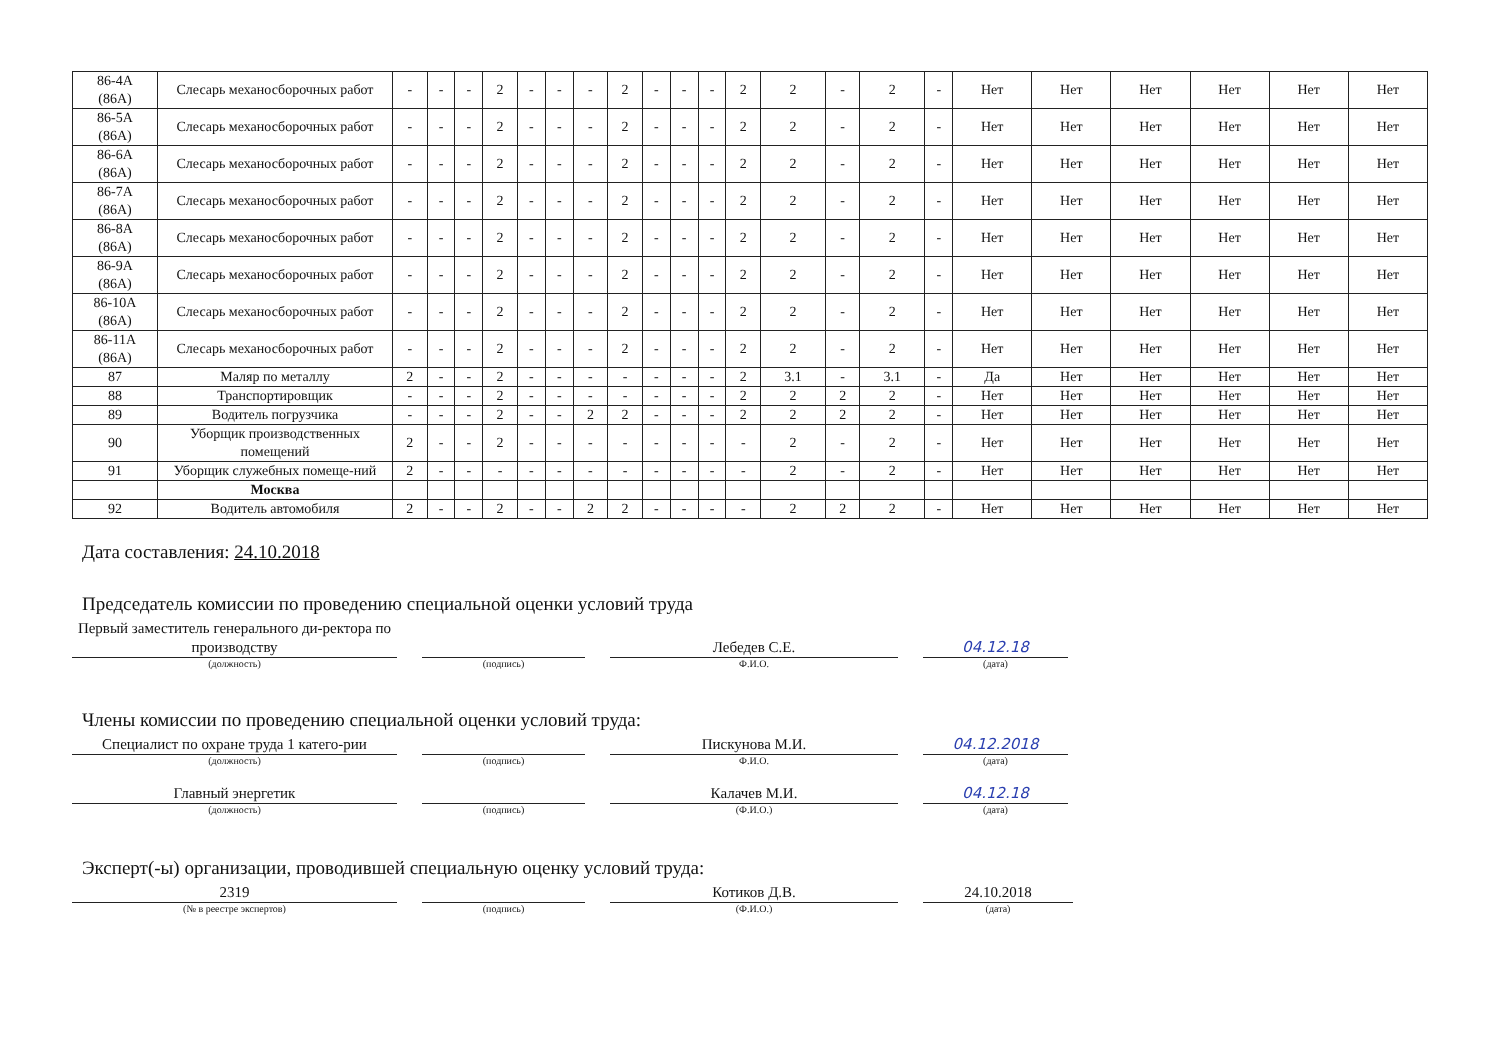| 86-4А (86А) | Слесарь механосборочных работ | - | - | - | 2 | - | - | - | 2 | - | - | - | 2 | 2 | - | 2 | - | Нет | Нет | Нет | Нет | Нет | Нет |
| 86-5А (86А) | Слесарь механосборочных работ | - | - | - | 2 | - | - | - | 2 | - | - | - | 2 | 2 | - | 2 | - | Нет | Нет | Нет | Нет | Нет | Нет |
| 86-6А (86А) | Слесарь механосборочных работ | - | - | - | 2 | - | - | - | 2 | - | - | - | 2 | 2 | - | 2 | - | Нет | Нет | Нет | Нет | Нет | Нет |
| 86-7А (86А) | Слесарь механосборочных работ | - | - | - | 2 | - | - | - | 2 | - | - | - | 2 | 2 | - | 2 | - | Нет | Нет | Нет | Нет | Нет | Нет |
| 86-8А (86А) | Слесарь механосборочных работ | - | - | - | 2 | - | - | - | 2 | - | - | - | 2 | 2 | - | 2 | - | Нет | Нет | Нет | Нет | Нет | Нет |
| 86-9А (86А) | Слесарь механосборочных работ | - | - | - | 2 | - | - | - | 2 | - | - | - | 2 | 2 | - | 2 | - | Нет | Нет | Нет | Нет | Нет | Нет |
| 86-10А (86А) | Слесарь механосборочных работ | - | - | - | 2 | - | - | - | 2 | - | - | - | 2 | 2 | - | 2 | - | Нет | Нет | Нет | Нет | Нет | Нет |
| 86-11А (86А) | Слесарь механосборочных работ | - | - | - | 2 | - | - | - | 2 | - | - | - | 2 | 2 | - | 2 | - | Нет | Нет | Нет | Нет | Нет | Нет |
| 87 | Маляр по металлу | 2 | - | - | 2 | - | - | - | - | - | - | - | 2 | 3.1 | - | 3.1 | - | Да | Нет | Нет | Нет | Нет | Нет |
| 88 | Транспортировщик | - | - | - | 2 | - | - | - | - | - | - | - | 2 | 2 | 2 | 2 | - | Нет | Нет | Нет | Нет | Нет | Нет |
| 89 | Водитель погрузчика | - | - | - | 2 | - | - | 2 | 2 | - | - | - | 2 | 2 | 2 | 2 | - | Нет | Нет | Нет | Нет | Нет | Нет |
| 90 | Уборщик производственных помещений | 2 | - | - | 2 | - | - | - | - | - | - | - | - | 2 | - | 2 | - | Нет | Нет | Нет | Нет | Нет | Нет |
| 91 | Уборщик служебных помеще-ний | 2 | - | - | - | - | - | - | - | - | - | - | - | 2 | - | 2 | - | Нет | Нет | Нет | Нет | Нет | Нет |
| | Москва | | | | | | | | | | | | | | | | | | | | | | |
| 92 | Водитель автомобиля | 2 | - | - | 2 | - | - | 2 | 2 | - | - | - | - | 2 | 2 | 2 | - | Нет | Нет | Нет | Нет | Нет | Нет |
Дата составления: 24.10.2018
Председатель комиссии по проведению специальной оценки условий труда
Первый заместитель генерального ди-ректора по производству
Лебедев С.Е.
04.12.18
(должность) (подпись) Ф.И.О. (дата)
Члены комиссии по проведению специальной оценки условий труда:
Специалист по охране труда 1 катего-рии
Пискунова М.И.
04.12.2018
(должность) (подпись) Ф.И.О. (дата)
Главный энергетик
Калачев М.И.
04.12.18
(должность) (подпись) (Ф.И.О.) (дата)
Эксперт(-ы) организации, проводившей специальную оценку условий труда:
2319
Котиков Д.В.
24.10.2018
(№ в реестре экспертов) (подпись) (Ф.И.О.) (дата)